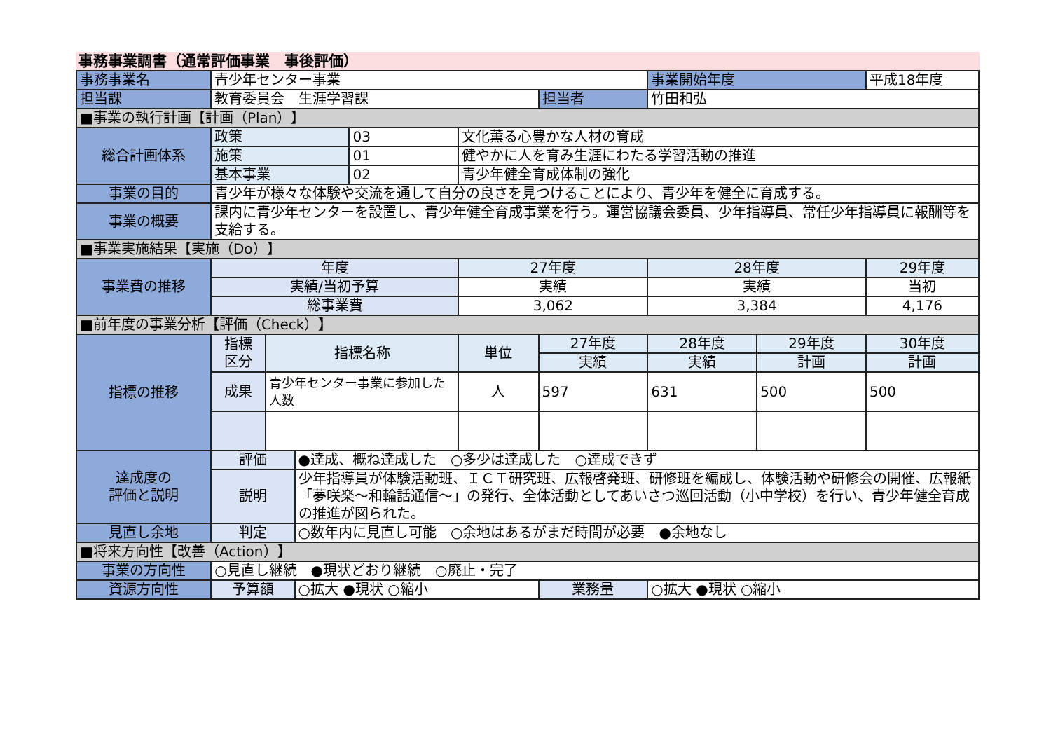事務事業調書（通常評価事業　事後評価）
| 事務事業名 | 青少年センター事業 | | | | | | 事業開始年度 | | 平成18年度 |
| 担当課 | 教育委員会 生涯学習課 | | | | | 担当者 | 竹田和弘 | | |
| ■事業の執行計画【計画（Plan）】 | | | | | | | | | |
| 総合計画体系 | 政策 | | | 03 | 文化薫る心豊かな人材の育成 | | | | |
| | 施策 | | | 01 | 健やかに人を育み生涯にわたる学習活動の推進 | | | | |
| | 基本事業 | | | 02 | 青少年健全育成体制の強化 | | | | |
| 事業の目的 | 青少年が様々な体験や交流を通して自分の良さを見つけることにより、青少年を健全に育成する。 | | | | | | | | |
| 事業の概要 | 課内に青少年センターを設置し、青少年健全育成事業を行う。運営協議会委員、少年指導員、常任少年指導員に報酬等を支給する。 | | | | | | | | |
| ■事業実施結果【実施（Do）】 | | | | | | | | | |
| 事業費の推移 | 年度 | | | | 27年度 | | 28年度 | | 29年度 |
| | 実績/当初予算 | | | | 実績 | | 実績 | | 当初 |
| | 総事業費 | | | | 3,062 | | 3,384 | | 4,176 |
| ■前年度の事業分析【評価（Check）】 | | | | | | | | | |
| 指標の推移 | 指標 区分 | 指標名称 | | | 単位 | 27年度 | 28年度 | 29年度 | 30年度 |
| | | | | | | 実績 | 実績 | 計画 | 計画 |
| | 成果 | 青少年センター事業に参加した人数 | | | 人 | 597 | 631 | 500 | 500 |
| 達成度の 評価と説明 | 評価 | | ●達成、概ね達成した ○多少は達成した ○達成できず | | | | | | |
| | 説明 | | 少年指導員が体験活動班、ＩＣＴ研究班、広報啓発班、研修班を編成し、体験活動や研修会の開催、広報紙「夢咲楽～和輪話通信～」の発行、全体活動としてあいさつ巡回活動（小中学校）を行い、青少年健全育成の推進が図られた。 | | | | | | |
| 見直し余地 | 判定 | | ○数年内に見直し可能 ○余地はあるがまだ時間が必要 ●余地なし | | | | | | |
| ■将来方向性【改善（Action）】 | | | | | | | | | |
| 事業の方向性 | ○見直し継続 ●現状どおり継続 ○廃止・完了 | | | | | | | | |
| 資源方向性 | 予算額 | | ○拡大 ●現状 ○縮小 | | | 業務量 | ○拡大 ●現状 ○縮小 | | |